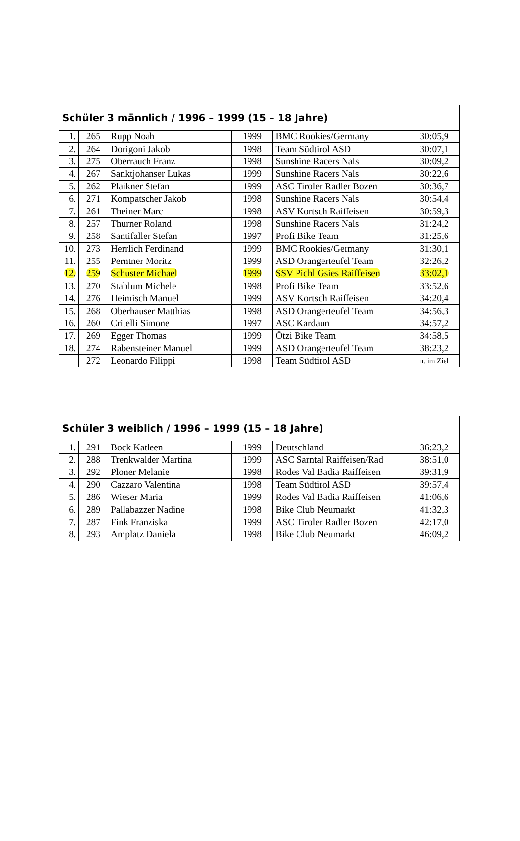| Schüler 3 männlich / 1996 – 1999 (15 – 18 Jahre) | | | | | |
| --- | --- | --- | --- | --- | --- |
| 1. | 265 | Rupp Noah | 1999 | BMC Rookies/Germany | 30:05,9 |
| 2. | 264 | Dorigoni Jakob | 1998 | Team Südtirol ASD | 30:07,1 |
| 3. | 275 | Oberrauch Franz | 1998 | Sunshine Racers Nals | 30:09,2 |
| 4. | 267 | Sanktjohanser Lukas | 1999 | Sunshine Racers Nals | 30:22,6 |
| 5. | 262 | Plaikner Stefan | 1999 | ASC Tiroler Radler Bozen | 30:36,7 |
| 6. | 271 | Kompatscher Jakob | 1998 | Sunshine Racers Nals | 30:54,4 |
| 7. | 261 | Theiner Marc | 1998 | ASV Kortsch Raiffeisen | 30:59,3 |
| 8. | 257 | Thurner Roland | 1998 | Sunshine Racers Nals | 31:24,2 |
| 9. | 258 | Santifaller Stefan | 1997 | Profi Bike Team | 31:25,6 |
| 10. | 273 | Herrlich Ferdinand | 1999 | BMC Rookies/Germany | 31:30,1 |
| 11. | 255 | Perntner Moritz | 1999 | ASD Orangerteufel Team | 32:26,2 |
| 12. | 259 | Schuster Michael | 1999 | SSV Pichl Gsies Raiffeisen | 33:02,1 |
| 13. | 270 | Stablum Michele | 1998 | Profi Bike Team | 33:52,6 |
| 14. | 276 | Heimisch Manuel | 1999 | ASV Kortsch Raiffeisen | 34:20,4 |
| 15. | 268 | Oberhauser Matthias | 1998 | ASD Orangerteufel Team | 34:56,3 |
| 16. | 260 | Critelli Simone | 1997 | ASC Kardaun | 34:57,2 |
| 17. | 269 | Egger Thomas | 1999 | Ötzi Bike Team | 34:58,5 |
| 18. | 274 | Rabensteiner Manuel | 1999 | ASD Orangerteufel Team | 38:23,2 |
| | 272 | Leonardo Filippi | 1998 | Team Südtirol ASD | n. im Ziel |
| Schüler 3 weiblich / 1996 – 1999 (15 – 18 Jahre) | | | | | |
| --- | --- | --- | --- | --- | --- |
| 1. | 291 | Bock Katleen | 1999 | Deutschland | 36:23,2 |
| 2. | 288 | Trenkwalder Martina | 1999 | ASC Sarntal Raiffeisen/Rad | 38:51,0 |
| 3. | 292 | Ploner Melanie | 1998 | Rodes Val Badia Raiffeisen | 39:31,9 |
| 4. | 290 | Cazzaro Valentina | 1998 | Team Südtirol ASD | 39:57,4 |
| 5. | 286 | Wieser Maria | 1999 | Rodes Val Badia Raiffeisen | 41:06,6 |
| 6. | 289 | Pallabazzer Nadine | 1998 | Bike Club Neumarkt | 41:32,3 |
| 7. | 287 | Fink Franziska | 1999 | ASC Tiroler Radler Bozen | 42:17,0 |
| 8. | 293 | Amplatz Daniela | 1998 | Bike Club Neumarkt | 46:09,2 |